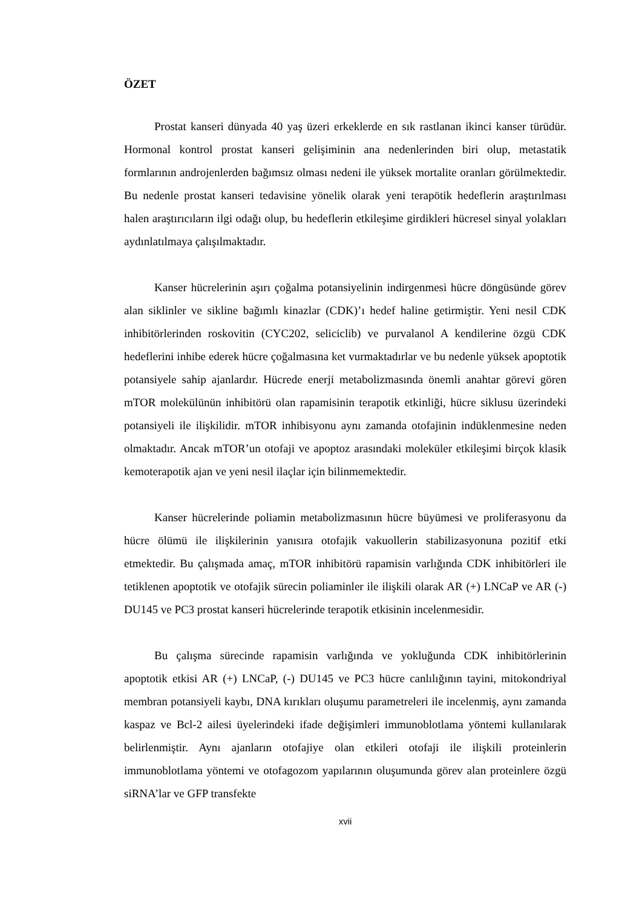ÖZET
Prostat kanseri dünyada 40 yaş üzeri erkeklerde en sık rastlanan ikinci kanser türüdür. Hormonal kontrol prostat kanseri gelişiminin ana nedenlerinden biri olup, metastatik formlarının androjenlerden bağımsız olması nedeni ile yüksek mortalite oranları görülmektedir. Bu nedenle prostat kanseri tedavisine yönelik olarak yeni terapötik hedeflerin araştırılması halen araştırıcıların ilgi odağı olup, bu hedeflerin etkileşime girdikleri hücresel sinyal yolakları aydınlatılmaya çalışılmaktadır.
Kanser hücrelerinin aşırı çoğalma potansiyelinin indirgenmesi hücre döngüsünde görev alan siklinler ve sikline bağımlı kinazlar (CDK)’ı hedef haline getirmiştir. Yeni nesil CDK inhibitörlerinden roskovitin (CYC202, seliciclib) ve purvalanol A kendilerine özgü CDK hedeflerini inhibe ederek hücre çoğalmasına ket vurmaktadırlar ve bu nedenle yüksek apoptotik potansiyele sahip ajanlardır. Hücrede enerji metabolizmasında önemli anahtar görevi gören mTOR molekülünün inhibitörü olan rapamisinin terapotik etkinliği, hücre siklusu üzerindeki potansiyeli ile ilişkilidir. mTOR inhibisyonu aynı zamanda otofajinin indüklenmesine neden olmaktadır. Ancak mTOR’un otofaji ve apoptoz arasındaki moleküler etkileşimi birçok klasik kemoterapotik ajan ve yeni nesil ilaçlar için bilinmemektedir.
Kanser hücrelerinde poliamin metabolizmasının hücre büyümesi ve proliferasyonu da hücre ölümü ile ilişkilerinin yanısıra otofajik vakuollerin stabilizasyonuna pozitif etki etmektedir. Bu çalışmada amaç, mTOR inhibitörü rapamisin varlığında CDK inhibitörleri ile tetiklenen apoptotik ve otofajik sürecin poliaminler ile ilişkili olarak AR (+) LNCaP ve AR (-) DU145 ve PC3 prostat kanseri hücrelerinde terapotik etkisinin incelenmesidir.
Bu çalışma sürecinde rapamisin varlığında ve yokluğunda CDK inhibitörlerinin apoptotik etkisi AR (+) LNCaP, (-) DU145 ve PC3 hücre canlılığının tayini, mitokondriyal membran potansiyeli kaybı, DNA kırıkları oluşumu parametreleri ile incelenmiş, aynı zamanda kaspaz ve Bcl-2 ailesi üyelerindeki ifade değişimleri immunoblotlama yöntemi kullanılarak belirlenmiştir. Aynı ajanların otofajiye olan etkileri otofaji ile ilişkili proteinlerin immunoblotlama yöntemi ve otofagozom yapılarının oluşumunda görev alan proteinlere özgü siRNA’lar ve GFP transfekte
xvii